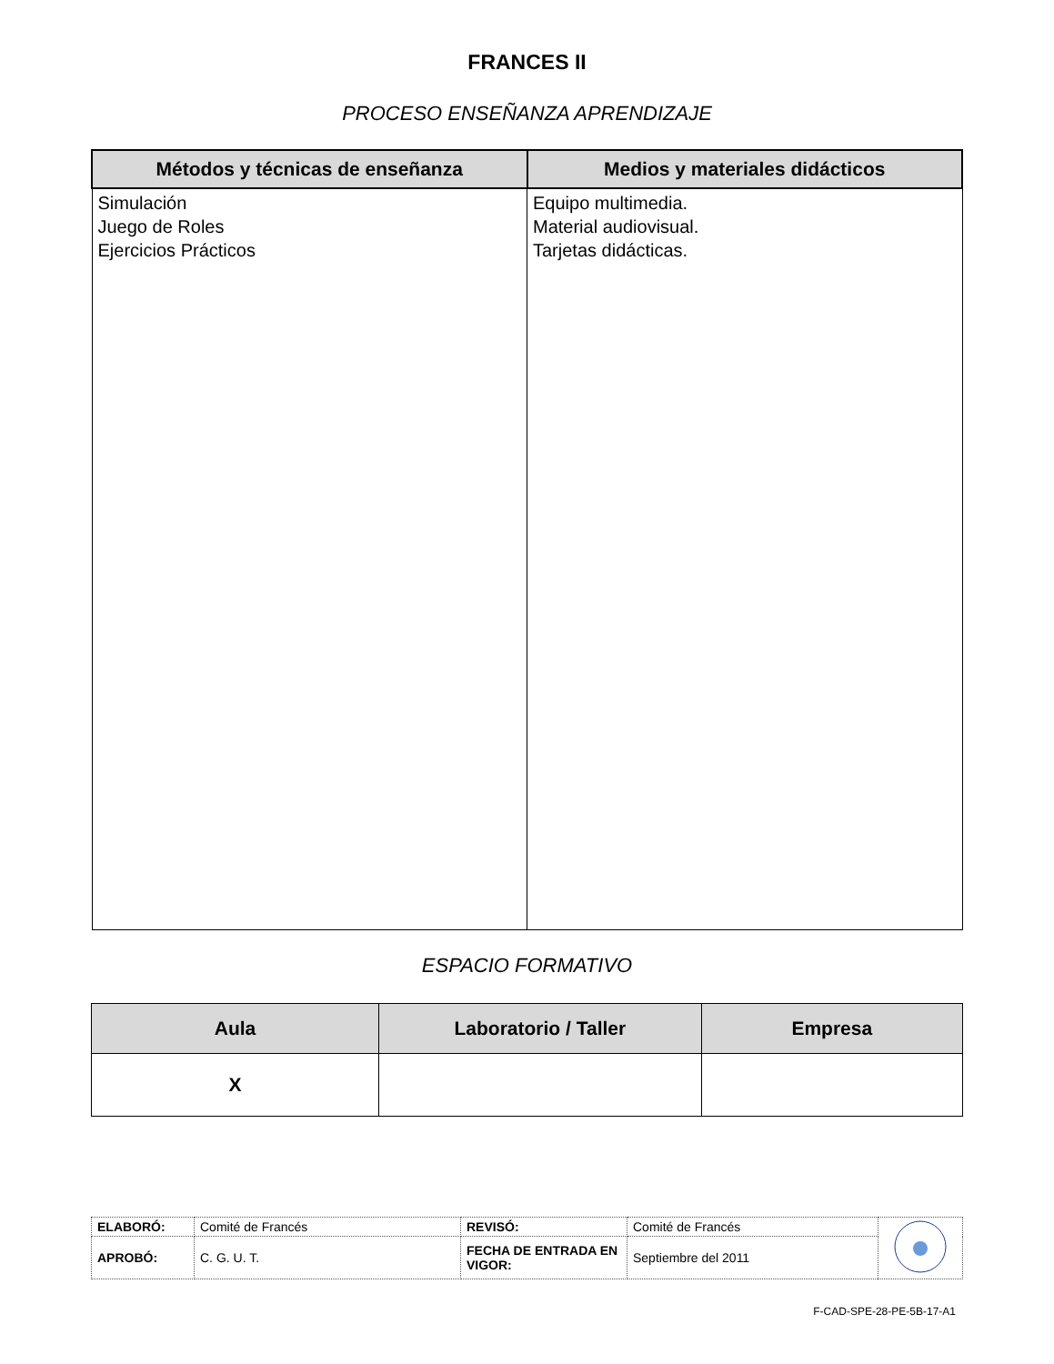FRANCES II
PROCESO ENSEÑANZA APRENDIZAJE
| Métodos y técnicas de enseñanza | Medios y materiales didácticos |
| --- | --- |
| Simulación Juego de Roles Ejercicios Prácticos | Equipo multimedia. Material audiovisual. Tarjetas didácticas. |
ESPACIO FORMATIVO
| Aula | Laboratorio / Taller | Empresa |
| --- | --- | --- |
| X | | |
| ELABORÓ: | Comité de Francés | REVISÓ: | Comité de Francés | |
| APROBÓ: | C. G. U. T. | FECHA DE ENTRADA EN VIGOR: | Septiembre del 2011 | |
F-CAD-SPE-28-PE-5B-17-A1